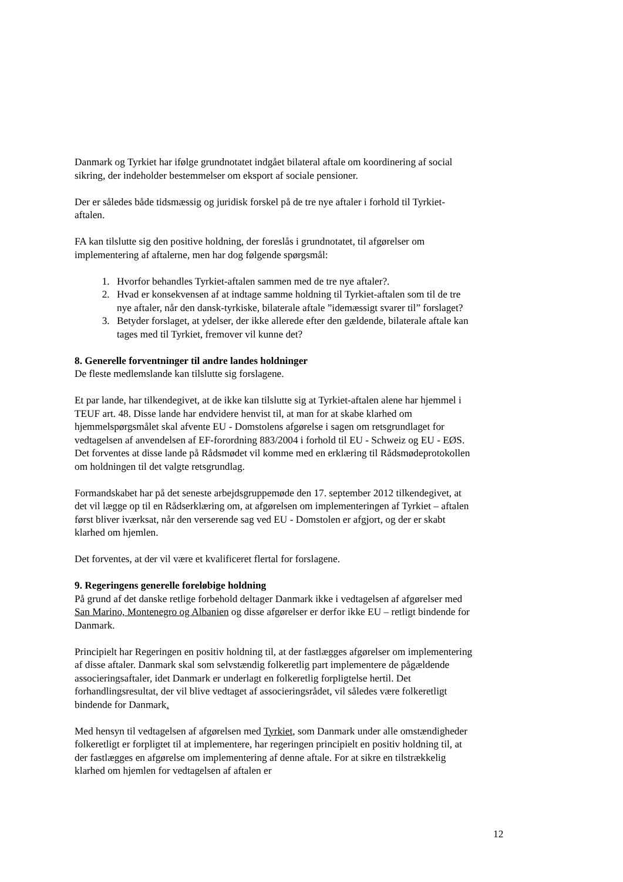Danmark og Tyrkiet har ifølge grundnotatet indgået bilateral aftale om koordinering af social sikring, der indeholder bestemmelser om eksport af sociale pensioner.
Der er således både tidsmæssig og juridisk forskel på de tre nye aftaler i forhold til Tyrkiet-aftalen.
FA kan tilslutte sig den positive holdning, der foreslås i grundnotatet, til afgørelser om implementering af aftalerne, men har dog følgende spørgsmål:
1. Hvorfor behandles Tyrkiet-aftalen sammen med de tre nye aftaler?.
2. Hvad er konsekvensen af at indtage samme holdning til Tyrkiet-aftalen som til de tre nye aftaler, når den dansk-tyrkiske, bilaterale aftale ”idemæssigt svarer til” forslaget?
3. Betyder forslaget, at ydelser, der ikke allerede efter den gældende, bilaterale aftale kan tages med til Tyrkiet, fremover vil kunne det?
8. Generelle forventninger til andre landes holdninger
De fleste medlemslande kan tilslutte sig forslagene.
Et par lande, har tilkendegivet, at de ikke kan tilslutte sig at Tyrkiet-aftalen alene har hjemmel i TEUF art. 48. Disse lande har endvidere henvist til, at man for at skabe klarhed om hjemmelspørgsmålet skal afvente EU - Domstolens afgørelse i sagen om retsgrundlaget for vedtagelsen af anvendelsen af EF-forordning 883/2004 i forhold til EU - Schweiz og EU - EØS. Det forventes at disse lande på Rådsmødet vil komme med en erklæring til Rådsmødeprotokollen om holdningen til det valgte retsgrundlag.
Formandskabet har på det seneste arbejdsgruppemøde den 17. september 2012 tilkendegivet, at det vil lægge op til en Rådserklæring om, at afgørelsen om implementeringen af Tyrkiet – aftalen først bliver iværksat, når den verserende sag ved EU - Domstolen er afgjort, og der er skabt klarhed om hjemlen.
Det forventes, at der vil være et kvalificeret flertal for forslagene.
9. Regeringens generelle foreløbige holdning
På grund af det danske retlige forbehold deltager Danmark ikke i vedtagelsen af afgørelser med San Marino, Montenegro og Albanien og disse afgørelser er derfor ikke EU – retligt bindende for Danmark.
Principielt har Regeringen en positiv holdning til, at der fastlægges afgørelser om implementering af disse aftaler. Danmark skal som selvstændig folkeretlig part implementere de pågældende associeringsaftaler, idet Danmark er underlagt en folkeretlig forpligtelse hertil. Det forhandlingsresultat, der vil blive vedtaget af associeringsrådet, vil således være folkeretligt bindende for Danmark.
Med hensyn til vedtagelsen af afgørelsen med Tyrkiet, som Danmark under alle omstændigheder folkeretligt er forpligtet til at implementere, har regeringen principielt en positiv holdning til, at der fastlægges en afgørelse om implementering af denne aftale. For at sikre en tilstrækkelig klarhed om hjemlen for vedtagelsen af aftalen er
12